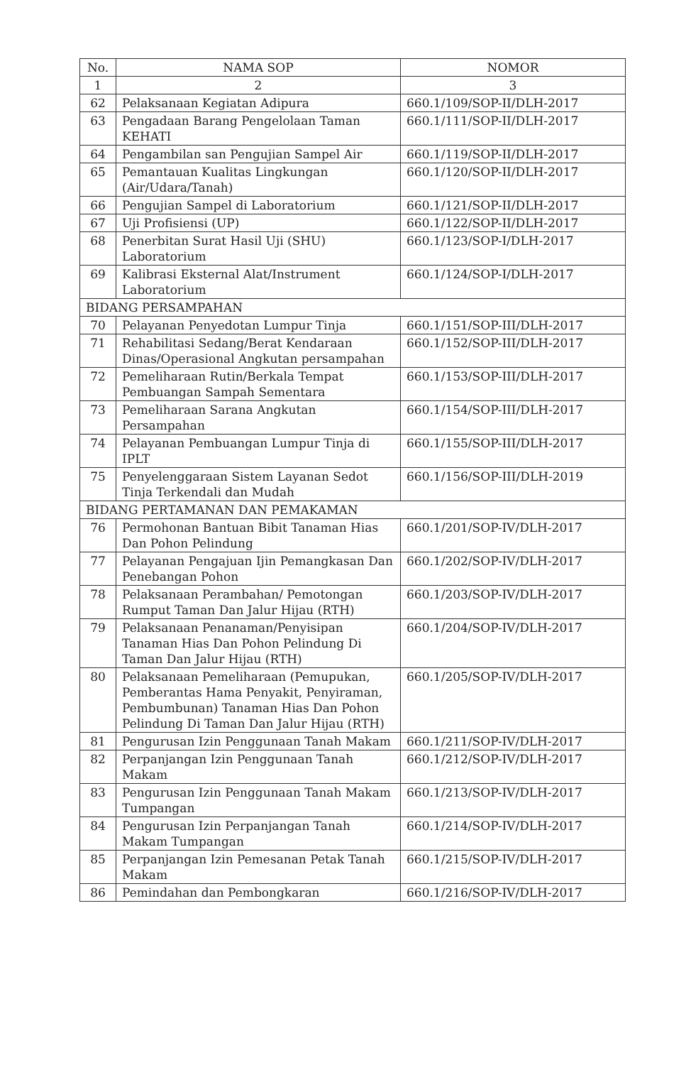| No. | NAMA SOP | NOMOR |
| --- | --- | --- |
| 1 | 2 | 3 |
| 62 | Pelaksanaan Kegiatan Adipura | 660.1/109/SOP-II/DLH-2017 |
| 63 | Pengadaan Barang Pengelolaan Taman KEHATI | 660.1/111/SOP-II/DLH-2017 |
| 64 | Pengambilan san Pengujian Sampel Air | 660.1/119/SOP-II/DLH-2017 |
| 65 | Pemantauan Kualitas Lingkungan (Air/Udara/Tanah) | 660.1/120/SOP-II/DLH-2017 |
| 66 | Pengujian Sampel di Laboratorium | 660.1/121/SOP-II/DLH-2017 |
| 67 | Uji Profisiensi (UP) | 660.1/122/SOP-II/DLH-2017 |
| 68 | Penerbitan Surat Hasil Uji (SHU) Laboratorium | 660.1/123/SOP-I/DLH-2017 |
| 69 | Kalibrasi Eksternal Alat/Instrument Laboratorium | 660.1/124/SOP-I/DLH-2017 |
| BIDANG PERSAMPAHAN | | |
| 70 | Pelayanan Penyedotan Lumpur Tinja | 660.1/151/SOP-III/DLH-2017 |
| 71 | Rehabilitasi Sedang/Berat Kendaraan Dinas/Operasional Angkutan persampahan | 660.1/152/SOP-III/DLH-2017 |
| 72 | Pemeliharaan Rutin/Berkala Tempat Pembuangan Sampah Sementara | 660.1/153/SOP-III/DLH-2017 |
| 73 | Pemeliharaan Sarana Angkutan Persampahan | 660.1/154/SOP-III/DLH-2017 |
| 74 | Pelayanan Pembuangan Lumpur Tinja di IPLT | 660.1/155/SOP-III/DLH-2017 |
| 75 | Penyelenggaraan Sistem Layanan Sedot Tinja Terkendali dan Mudah | 660.1/156/SOP-III/DLH-2019 |
| BIDANG PERTAMANAN DAN PEMAKAMAN | | |
| 76 | Permohonan Bantuan Bibit Tanaman Hias Dan Pohon Pelindung | 660.1/201/SOP-IV/DLH-2017 |
| 77 | Pelayanan Pengajuan Ijin Pemangkasan Dan Penebangan Pohon | 660.1/202/SOP-IV/DLH-2017 |
| 78 | Pelaksanaan Perambahan/ Pemotongan Rumput Taman Dan Jalur Hijau (RTH) | 660.1/203/SOP-IV/DLH-2017 |
| 79 | Pelaksanaan Penanaman/Penyisipan Tanaman Hias Dan Pohon Pelindung Di Taman Dan Jalur Hijau (RTH) | 660.1/204/SOP-IV/DLH-2017 |
| 80 | Pelaksanaan Pemeliharaan (Pemupukan, Pemberantas Hama Penyakit, Penyiraman, Pembumbunan) Tanaman Hias Dan Pohon Pelindung Di Taman Dan Jalur Hijau (RTH) | 660.1/205/SOP-IV/DLH-2017 |
| 81 | Pengurusan Izin Penggunaan Tanah Makam | 660.1/211/SOP-IV/DLH-2017 |
| 82 | Perpanjangan Izin Penggunaan Tanah Makam | 660.1/212/SOP-IV/DLH-2017 |
| 83 | Pengurusan Izin Penggunaan Tanah Makam Tumpangan | 660.1/213/SOP-IV/DLH-2017 |
| 84 | Pengurusan Izin Perpanjangan Tanah Makam Tumpangan | 660.1/214/SOP-IV/DLH-2017 |
| 85 | Perpanjangan Izin Pemesanan Petak Tanah Makam | 660.1/215/SOP-IV/DLH-2017 |
| 86 | Pemindahan dan Pembongkaran | 660.1/216/SOP-IV/DLH-2017 |